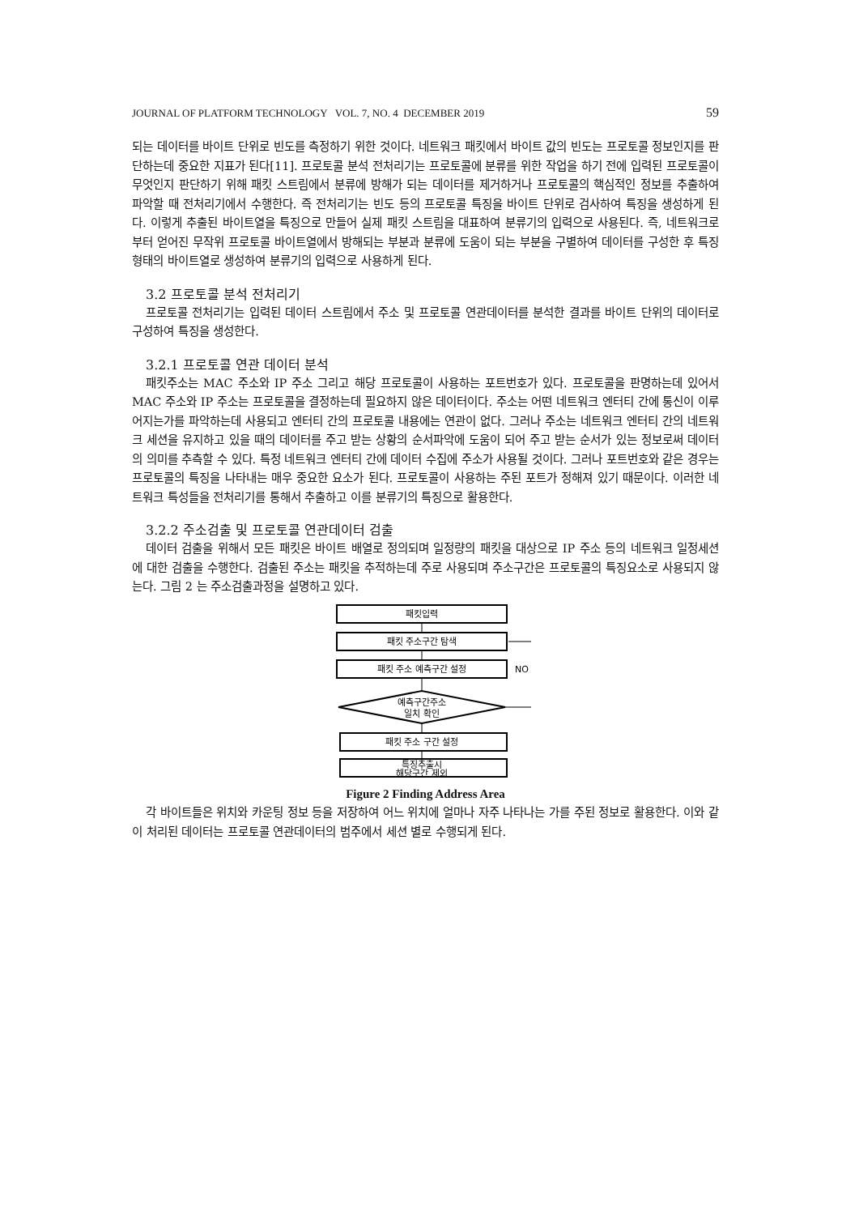JOURNAL OF PLATFORM TECHNOLOGY VOL. 7, NO. 4 DECEMBER 2019 59
되는 데이터를 바이트 단위로 빈도를 측정하기 위한 것이다. 네트워크 패킷에서 바이트 값의 빈도는 프로토콜 정보인지를 판단하는데 중요한 지표가 된다[11]. 프로토콜 분석 전처리기는 프로토콜에 분류를 위한 작업을 하기 전에 입력된 프로토콜이 무엇인지 판단하기 위해 패킷 스트림에서 분류에 방해가 되는 데이터를 제거하거나 프로토콜의 핵심적인 정보를 추출하여 파악할 때 전처리기에서 수행한다. 즉 전처리기는 빈도 등의 프로토콜 특징을 바이트 단위로 검사하여 특징을 생성하게 된다. 이렇게 추출된 바이트열을 특징으로 만들어 실제 패킷 스트림을 대표하여 분류기의 입력으로 사용된다. 즉, 네트워크로부터 얻어진 무작위 프로토콜 바이트열에서 방해되는 부분과 분류에 도움이 되는 부분을 구별하여 데이터를 구성한 후 특징형태의 바이트열로 생성하여 분류기의 입력으로 사용하게 된다.
3.2 프로토콜 분석 전처리기
프로토콜 전처리기는 입력된 데이터 스트림에서 주소 및 프로토콜 연관데이터를 분석한 결과를 바이트 단위의 데이터로 구성하여 특징을 생성한다.
3.2.1 프로토콜 연관 데이터 분석
패킷주소는 MAC 주소와 IP 주소 그리고 해당 프로토콜이 사용하는 포트번호가 있다. 프로토콜을 판명하는데 있어서 MAC 주소와 IP 주소는 프로토콜을 결정하는데 필요하지 않은 데이터이다. 주소는 어떤 네트워크 엔터티 간에 통신이 이루어지는가를 파악하는데 사용되고 엔터티 간의 프로토콜 내용에는 연관이 없다. 그러나 주소는 네트워크 엔터티 간의 네트워크 세션을 유지하고 있을 때의 데이터를 주고 받는 상황의 순서파악에 도움이 되어 주고 받는 순서가 있는 정보로써 데이터의 의미를 추측할 수 있다. 특정 네트워크 엔터티 간에 데이터 수집에 주소가 사용될 것이다. 그러나 포트번호와 같은 경우는 프로토콜의 특징을 나타내는 매우 중요한 요소가 된다. 프로토콜이 사용하는 주된 포트가 정해져 있기 때문이다. 이러한 네트워크 특성들을 전처리기를 통해서 추출하고 이를 분류기의 특징으로 활용한다.
3.2.2 주소검출 및 프로토콜 연관데이터 검출
데이터 검출을 위해서 모든 패킷은 바이트 배열로 정의되며 일정량의 패킷을 대상으로 IP 주소 등의 네트워크 일정세션에 대한 검출을 수행한다. 검출된 주소는 패킷을 추적하는데 주로 사용되며 주소구간은 프로토콜의 특징요소로 사용되지 않는다. 그림 2 는 주소검출과정을 설명하고 있다.
패킷입력
패킷 주소구간 탐색
패킷 주소 예측구간 설정
NO
예측구간주소
일치 확인
패킷 주소 구간 설정
특징추출시
해당구간 제외
Figure 2 Finding Address Area
각 바이트들은 위치와 카운팅 정보 등을 저장하여 어느 위치에 얼마나 자주 나타나는 가를 주된 정보로 활용한다. 이와 같이 처리된 데이터는 프로토콜 연관데이터의 범주에서 세션 별로 수행되게 된다.